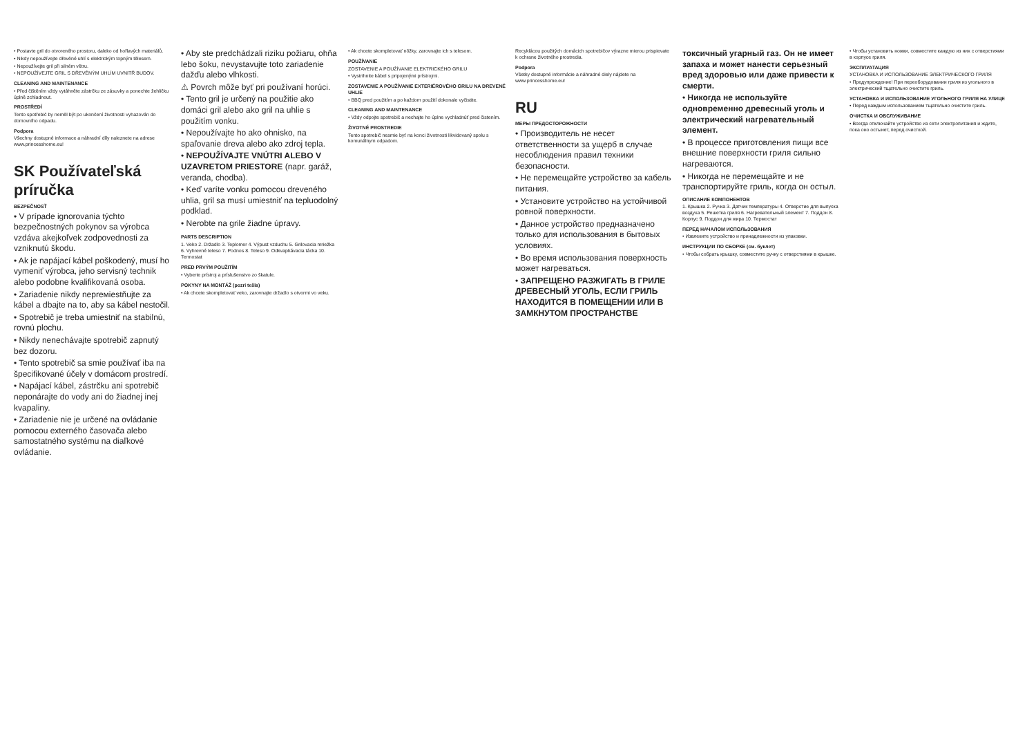• Postavte gril do otvoreného prostoru, daleko od hořlavých materiálů.
• Nikdy nepoužívejte dřevěné uhlí s elektrickým topným tělesem.
• Nepoužívejte gril při silném větru.
• NEPOUŽÍVEJTE GRIL S DŘEVĚNÝM UHLÍM UVNITŘ BUDOV.
CLEANING AND MAINTENANCE
• Před čištěním vždy vytáhněte zástrčku ze zásuvky a ponechte žehličku úplně zchladnout.
PROSTŘEDÍ
Tento spotřebič by neměl být po ukončení životnosti vyhazován do domovního odpadu.
Podpora
Všechny dostupné informace a náhradní díly naleznete na adrese www.princesshome.eu!
SK Používateľská príručka
BEZPEČNOSŤ
• V prípade ignorovania týchto bezpečnostných pokynov sa výrobca vzdáva akejkoľvek zodpovednosti za vzniknutú škodu.
• Ak je napájací kábel poškodený, musí ho vymeniť výrobca, jeho servisný technik alebo podobne kvalifikovaná osoba.
• Zariadenie nikdy neprемiestňujte za kábel a dbajte na to, aby sa kábel nestočil.
• Spotrebič je treba umiestniť na stabilnú, rovnú plochu.
• Nikdy nenechávajte spotrebič zapnutý bez dozoru.
• Tento spotrebič sa smie používať iba na špecifikované účely v domácom prostredí.
• Napájací kábel, zástrčku ani spotrebič neponárajte do vody ani do žiadnej inej kvapaliny.
• Zariadenie nie je určené na ovládanie pomocou externého časovača alebo samostatného systému na diaľkové ovládanie.
• Aby ste predchádzali riziku požiaru, ohňa lebo šoku, nevystavujte toto zariadenie dažďu alebo vlhkosti.
⚠ Povrch môže byť pri používaní horúci.
• Tento gril je určený na použitie ako domáci gril alebo ako gril na uhlie s použitím vonku.
• Nepoužívajte ho ako ohnisko, na spaľovanie dreva alebo ako zdroj tepla.
• NEPOUŽÍVAJTE VNÚTRI ALEBO V UZAVRETOM PRIESTORE (napr. garáž, veranda, chodba).
• Keď varíte vonku pomocou dreveného uhlia, gril sa musí umiestniť na tepluodolný podklad.
• Nerobte na grile žiadne úpravy.
PARTS DESCRIPTION
1. Veko 2. Držadlo 3. Teplomer 4. Výpust vzduchu 5. Grilovacia mriežka 6. Vyhrevné teleso 7. Podnos 8. Teleso 9. Odkvapkávacia tácka 10. Termostat
PRED PRVÝM POUŽITÍM
• Vyberte prístroj a príslušenstvo zo škatule.
POKYNY NA MONTÁŽ (pozri tešla)
• Ak chcete skompletovať veko, zarovnajte držadlo s otvormi vo veku.
• Ak chcete skompletovať nôžky, zarovnajte ich s telesom.
POUŽÍVANIE
ZOSTAVENIE A POUŽÍVANIE ELEKTRICKÉHO GRILU
• Vystrihnite kábel s pripojenými prístrojmi.
ZOSTAVENIE A POUŽÍVANIE EXTERIÉROVÉHO GRILU NA DREVENÉ UHLIE
• BBQ pred použitím a po každom použití dokonale vyčistite.
CLEANING AND MAINTENANCE
• Vždy odpojte spotrebič a nechajte ho úplne vychladnúť pred čistením.
ŽIVOTNÉ PROSTREDIE
Tento spotrebič nesmie byť na konci životnosti likvidovaný spolu s komunálnym odpadom.
Recyklácou použitých domácich spotrebičov výrazne mierou prispievate k ochrane životného prostredia.
Podpora
Všetky dostupné informácie a náhradné diely nájdete na www.princesshome.eu!
RU
МЕРЫ ПРЕДОСТОРОЖНОСТИ
• Производитель не несет ответственности за ущерб в случае несоблюдения правил техники безопасности.
• Не перемещайте устройство за кабель питания.
• Установите устройство на устойчивой ровной поверхности.
• Данное устройство предназначено только для использования в бытовых условиях.
• Во время использования поверхность может нагреваться.
• ЗАПРЕЩЕНО РАЗЖИГАТЬ В ГРИЛЕ ДРЕВЕСНЫЙ УГОЛЬ, ЕСЛИ ГРИЛЬ НАХОДИТСЯ В ПОМЕЩЕНИИ ИЛИ В ЗАМКНУТОМ ПРОСТРАНСТВЕ
токсичный угарный газ. Он не имеет запаха и может нанести серьезный вред здоровью или даже привести к смерти.
• Никогда не используйте одновременно древесный уголь и электрический нагревательный элемент.
• В процессе приготовления пищи все внешние поверхности гриля сильно нагреваются.
• Никогда не перемещайте и не транспортируйте гриль, когда он остыл.
ОПИСАНИЕ КОМПОНЕНТОВ
1. Крышка 2. Ручка 3. Датчик температуры 4. Отверстие для выпуска воздуха 5. Решетка гриля 6. Нагревательный элемент 7. Поддон 8. Корпус 9. Поддон для жира 10. Термостат
ПЕРЕД НАЧАЛОМ ИСПОЛЬЗОВАНИЯ
• Извлеките устройство и принадлежности из упаковки.
ИНСТРУКЦИИ ПО СБОРКЕ (см. буклет)
• Чтобы собрать крышку, совместите ручку с отверстиями в крышке.
• Чтобы установить ножки, совместите каждую из них с отверстиями в корпусе гриля.
ЭКСПЛУАТАЦИЯ
УСТАНОВКА И ИСПОЛЬЗОВАНИЕ ЭЛЕКТРИЧЕСКОГО ГРИЛЯ
• Предупреждение! При переоборудовании гриля из угольного в электрический тщательно очистите гриль.
УСТАНОВКА И ИСПОЛЬЗОВАНИЕ УГОЛЬНОГО ГРИЛЯ НА УЛИЦЕ
• Перед каждым использованием тщательно очистите гриль.
ОЧИСТКА И ОБСЛУЖИВАНИЕ
• Всегда отключайте устройство из сети электропитания и ждите, пока оно остынет, перед очисткой.